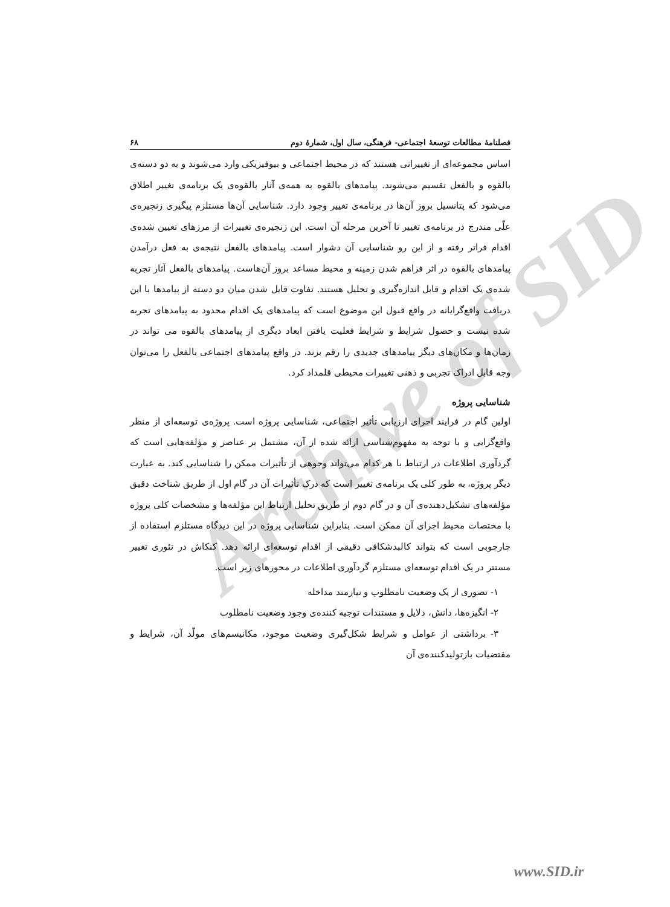Archive of SID
فصلنامهٔ مطالعات توسعهٔ اجتماعی- فرهنگی، سال اول، شمارهٔ دوم ۶۸
اساس مجموعه‌ای از تغییراتی هستند که در محیط اجتماعی و بیوفیزیکی وارد می‌شوند و به دو دسته‌ی بالقوه و بالفعل تقسیم می‌شوند. پیامدهای بالقوه به همه‌ی آثار بالقوه‌ی یک برنامه‌ی تغییر اطلاق می‌شود که پتانسیل بروز آن‌ها در برنامه‌ی تغییر وجود دارد. شناسایی آن‌ها مستلزم پیگیری زنجیره‌ی علّی مندرج در برنامه‌ی تغییر تا آخرین مرحله آن است. این زنجیره‌ی تغییرات از مرزهای تعیین شده‌ی اقدام فراتر رفته و از این رو شناسایی آن دشوار است. پیامدهای بالفعل نتیجه‌ی به فعل درآمدن پیامدهای بالقوه در اثر فراهم شدن زمینه و محیط مساعد بروز آن‌هاست. پیامدهای بالفعل آثار تجربه شده‌ی یک اقدام و قابل اندازه‌گیری و تحلیل هستند. تفاوت قایل شدن میان دو دسته از پیامدها با این دریافت واقع‌گرایانه در واقع قبول این موضوع است که پیامدهای یک اقدام محدود به پیامدهای تجربه شده نیست و حصول شرایط و شرایط فعلیت یافتن ابعاد دیگری از پیامدهای بالقوه می تواند در زمان‌ها و مکان‌های دیگر پیامدهای جدیدی را رقم بزند. در واقع پیامدهای اجتماعی بالفعل را می‌توان وجه قابل ادراک تجربی و ذهنی تغییرات محیطی قلمداد کرد.
شناسایی پروژه
اولین گام در فرایند اجرای ارزیابی تأثیر اجتماعی، شناسایی پروژه است. پروژه‌ی توسعه‌ای از منظر واقع‌گرایی و با توجه به مفهوم‌شناسی ارائه شده از آن، مشتمل بر عناصر و مؤلفه‌هایی است که گردآوری اطلاعات در ارتباط با هر کدام می‌تواند وجوهی از تأثیرات ممکن را شناسایی کند. به عبارت دیگر پروژه، به طور کلی یک برنامه‌ی تغییر است که درک تأثیرات آن در گام اول از طریق شناخت دقیق مؤلفه‌های تشکیل‌دهنده‌ی آن و در گام دوم از طریق تحلیل ارتباط این مؤلفه‌ها و مشخصات کلی پروژه با مختصات محیط اجرای آن ممکن است. بنابراین شناسایی پروژه در این دیدگاه مستلزم استفاده از چارچوبی است که بتواند کالبدشکافی دقیقی از اقدام توسعه‌ای ارائه دهد. کنکاش در تئوری تغییر مستتر در یک اقدام توسعه‌ای مستلزم گردآوری اطلاعات در محورهای زیر است.
۱- تصوری از یک وضعیت نامطلوب و نیازمند مداخله
۲- انگیزه‌ها، دانش، دلایل و مستندات توجیه کننده‌ی وجود وضعیت نامطلوب
۳- برداشتی از عوامل و شرایط شکل‌گیری وضعیت موجود، مکانیسم‌های مولّد آن، شرایط و مقتضیات بازتولیدکننده‌ی آن
www.SID.ir